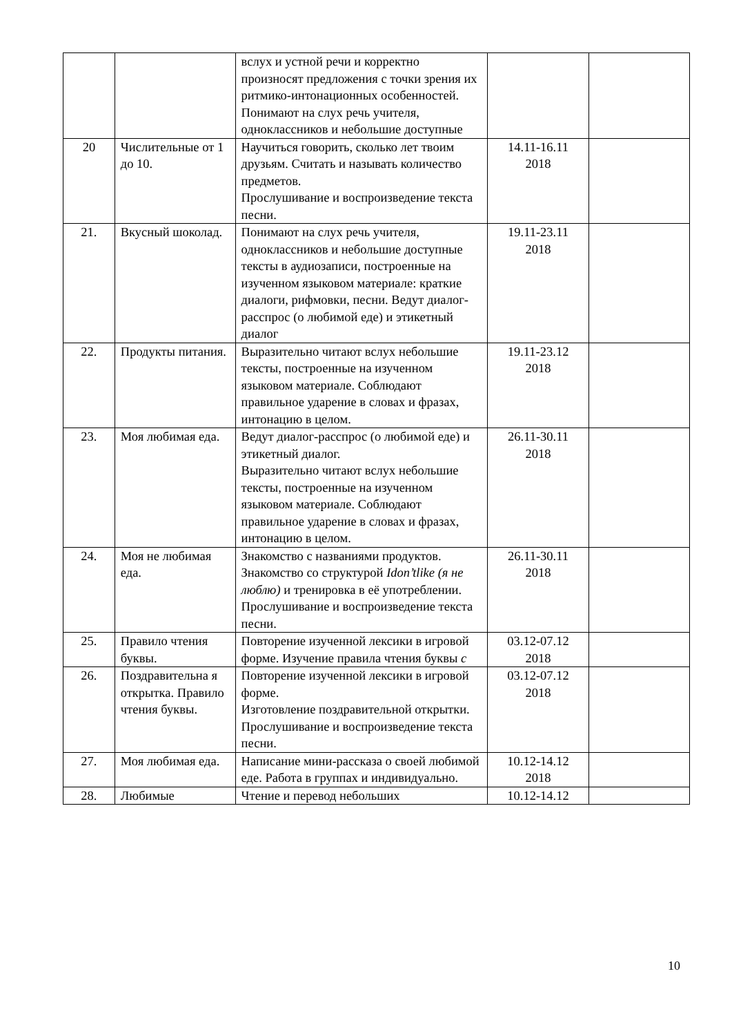| | | вслух и устной речи и корректно произносят предложения с точки зрения их ритмико-интонационных особенностей. Понимают на слух речь учителя, одноклассников и небольшие доступные | | |
| 20 | Числительные от 1 до 10. | Научиться говорить, сколько лет твоим друзьям. Считать и называть количество предметов. Прослушивание и воспроизведение текста песни. | 14.11-16.11 2018 | |
| 21. | Вкусный шоколад. | Понимают на слух речь учителя, одноклассников и небольшие доступные тексты в аудиозаписи, построенные на изученном языковом материале: краткие диалоги, рифмовки, песни. Ведут диалог-расспрос (о любимой еде) и этикетный диалог | 19.11-23.11 2018 | |
| 22. | Продукты питания. | Выразительно читают вслух небольшие тексты, построенные на изученном языковом материале. Соблюдают правильное ударение в словах и фразах, интонацию в целом. | 19.11-23.12 2018 | |
| 23. | Моя любимая еда. | Ведут диалог-расспрос (о любимой еде) и этикетный диалог. Выразительно читают вслух небольшие тексты, построенные на изученном языковом материале. Соблюдают правильное ударение в словах и фразах, интонацию в целом. | 26.11-30.11 2018 | |
| 24. | Моя не любимая еда. | Знакомство с названиями продуктов. Знакомство со структурой Idon’tlike (я не люблю) и тренировка в её употреблении. Прослушивание и воспроизведение текста песни. | 26.11-30.11 2018 | |
| 25. | Правило чтения буквы. | Повторение изученной лексики в игровой форме. Изучение правила чтения буквы c | 03.12-07.12 2018 | |
| 26. | Поздравительна я открытка. Правило чтения буквы. | Повторение изученной лексики в игровой форме. Изготовление поздравительной открытки. Прослушивание и воспроизведение текста песни. | 03.12-07.12 2018 | |
| 27. | Моя любимая еда. | Написание мини-рассказа о своей любимой еде. Работа в группах и индивидуально. | 10.12-14.12 2018 | |
| 28. | Любимые | Чтение и перевод небольших | 10.12-14.12 | |
10